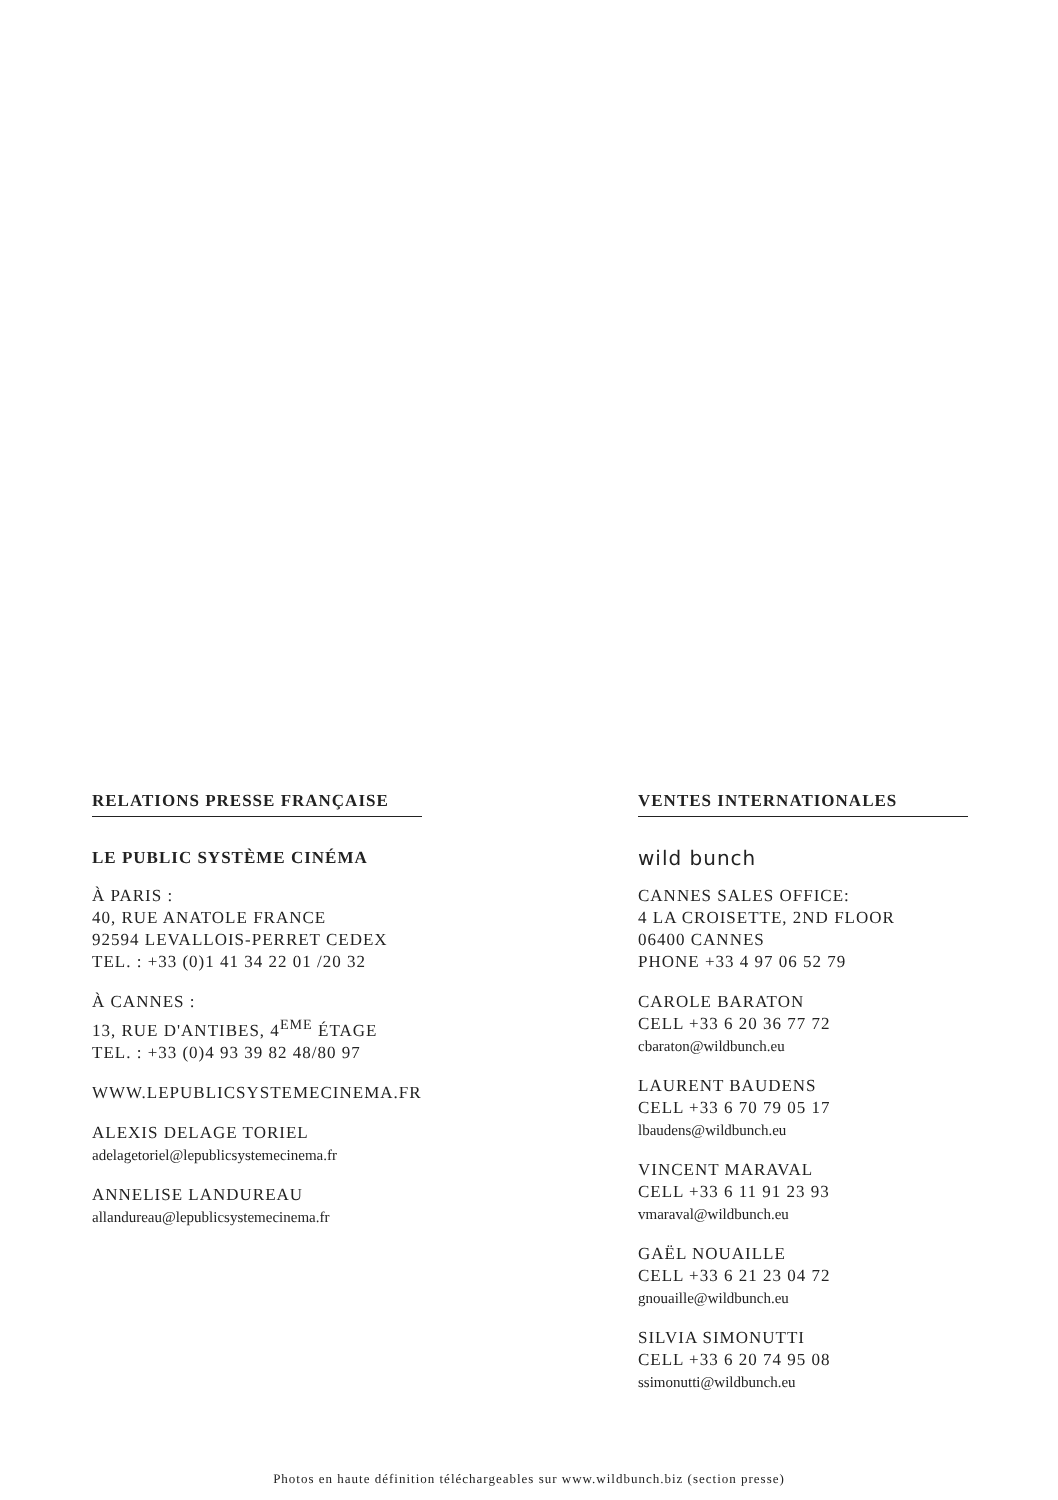RELATIONS PRESSE FRANÇAISE
LE PUBLIC SYSTÈME CINÉMA
À PARIS :
40, RUE ANATOLE FRANCE
92594 LEVALLOIS-PERRET CEDEX
TEL. : +33 (0)1 41 34 22 01 /20 32
À CANNES :
13, RUE D'ANTIBES, 4<sup>EME</sup> ÉTAGE
TEL. : +33 (0)4 93 39 82 48/80 97
WWW.LEPUBLICSYSTEMECINEMA.FR
ALEXIS DELAGE TORIEL
adelagetoriel@lepublicsystemecinema.fr
ANNELISE LANDUREAU
allandureau@lepublicsystemecinema.fr
VENTES INTERNATIONALES
wild bunch
CANNES SALES OFFICE:
4 LA CROISETTE, 2ND FLOOR
06400 CANNES
PHONE +33 4 97 06 52 79
CAROLE BARATON
CELL +33 6 20 36 77 72
cbaraton@wildbunch.eu
LAURENT BAUDENS
CELL +33 6 70 79 05 17
lbaudens@wildbunch.eu
VINCENT MARAVAL
CELL +33 6 11 91 23 93
vmaraval@wildbunch.eu
GAËL NOUAILLE
CELL +33 6 21 23 04 72
gnouaille@wildbunch.eu
SILVIA SIMONUTTI
CELL +33 6 20 74 95 08
ssimonutti@wildbunch.eu
Photos en haute définition téléchargeables sur www.wildbunch.biz (section presse)